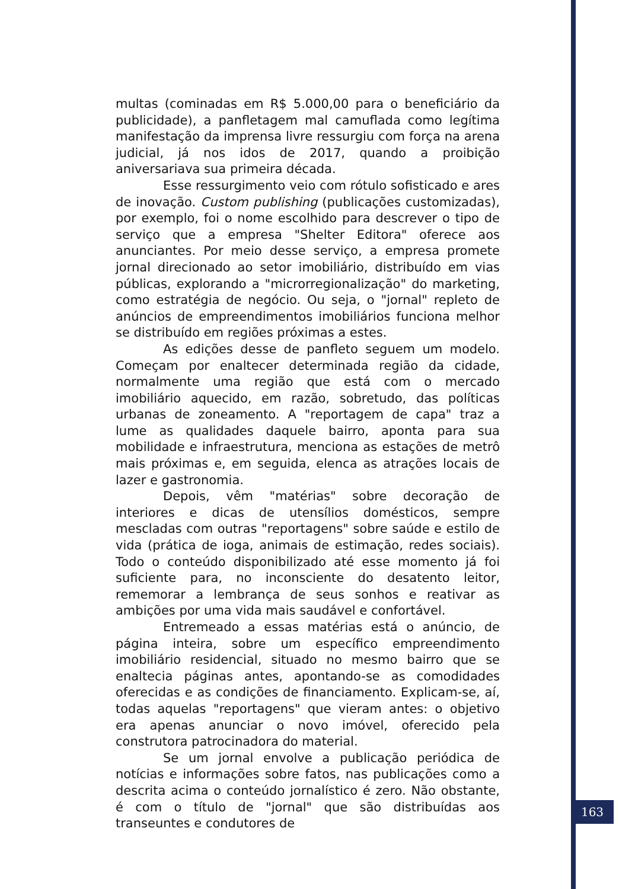multas (cominadas em R$ 5.000,00 para o beneficiário da publicidade), a panfletagem mal camuflada como legítima manifestação da imprensa livre ressurgiu com força na arena judicial, já nos idos de 2017, quando a proibição aniversariava sua primeira década.
Esse ressurgimento veio com rótulo sofisticado e ares de inovação. Custom publishing (publicações customizadas), por exemplo, foi o nome escolhido para descrever o tipo de serviço que a empresa "Shelter Editora" oferece aos anunciantes. Por meio desse serviço, a empresa promete jornal direcionado ao setor imobiliário, distribuído em vias públicas, explorando a "microrregionalização" do marketing, como estratégia de negócio. Ou seja, o "jornal" repleto de anúncios de empreendimentos imobiliários funciona melhor se distribuído em regiões próximas a estes.
As edições desse de panfleto seguem um modelo. Começam por enaltecer determinada região da cidade, normalmente uma região que está com o mercado imobiliário aquecido, em razão, sobretudo, das políticas urbanas de zoneamento. A "reportagem de capa" traz a lume as qualidades daquele bairro, aponta para sua mobilidade e infraestrutura, menciona as estações de metrô mais próximas e, em seguida, elenca as atrações locais de lazer e gastronomia.
Depois, vêm "matérias" sobre decoração de interiores e dicas de utensílios domésticos, sempre mescladas com outras "reportagens" sobre saúde e estilo de vida (prática de ioga, animais de estimação, redes sociais). Todo o conteúdo disponibilizado até esse momento já foi suficiente para, no inconsciente do desatento leitor, rememorar a lembrança de seus sonhos e reativar as ambições por uma vida mais saudável e confortável.
Entremeado a essas matérias está o anúncio, de página inteira, sobre um específico empreendimento imobiliário residencial, situado no mesmo bairro que se enaltecia páginas antes, apontando-se as comodidades oferecidas e as condições de financiamento. Explicam-se, aí, todas aquelas "reportagens" que vieram antes: o objetivo era apenas anunciar o novo imóvel, oferecido pela construtora patrocinadora do material.
Se um jornal envolve a publicação periódica de notícias e informações sobre fatos, nas publicações como a descrita acima o conteúdo jornalístico é zero. Não obstante, é com o título de "jornal" que são distribuídas aos transeuntes e condutores de
163